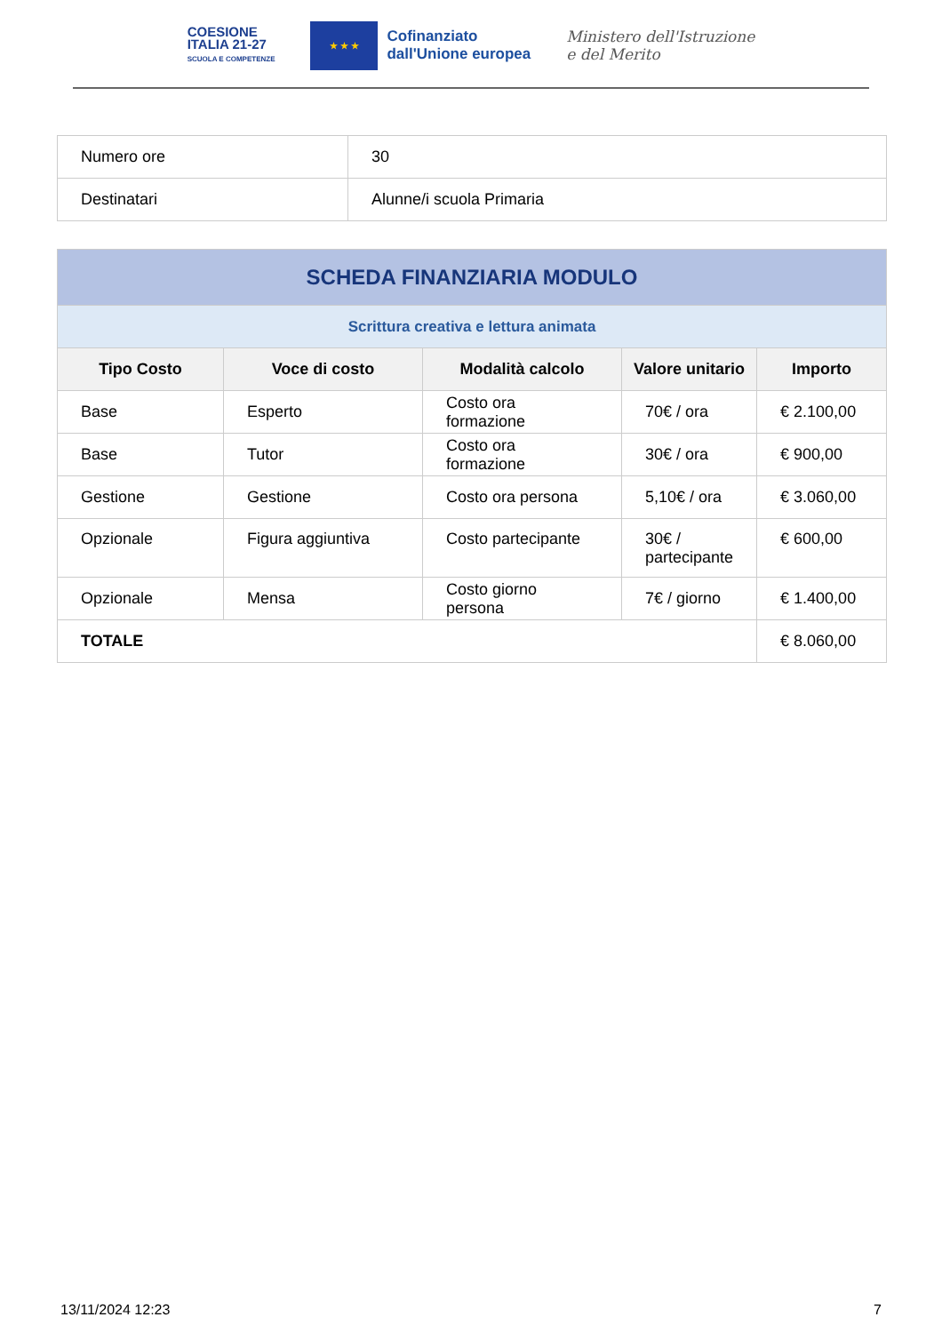COESIONE
ITALIA 21-27
SCUOLA E COMPETENZE
★ ★ ★
Cofinanziato
dall'Unione europea
Ministero dell'Istruzione
e del Merito
| Numero ore | 30 |
| Destinatari | Alunne/i scuola Primaria |
| SCHEDA FINANZIARIA MODULO | | | | |
| Scrittura creativa e lettura animata | | | | |
| Tipo Costo | Voce di costo | Modalità calcolo | Valore unitario | Importo |
| Base | Esperto | Costo ora formazione | 70€ / ora | € 2.100,00 |
| Base | Tutor | Costo ora formazione | 30€ / ora | € 900,00 |
| Gestione | Gestione | Costo ora persona | 5,10€ / ora | € 3.060,00 |
| Opzionale | Figura aggiuntiva | Costo partecipante | 30€ / partecipante | € 600,00 |
| Opzionale | Mensa | Costo giorno persona | 7€ / giorno | € 1.400,00 |
| TOTALE | | | | € 8.060,00 |
13/11/2024 12:23 7